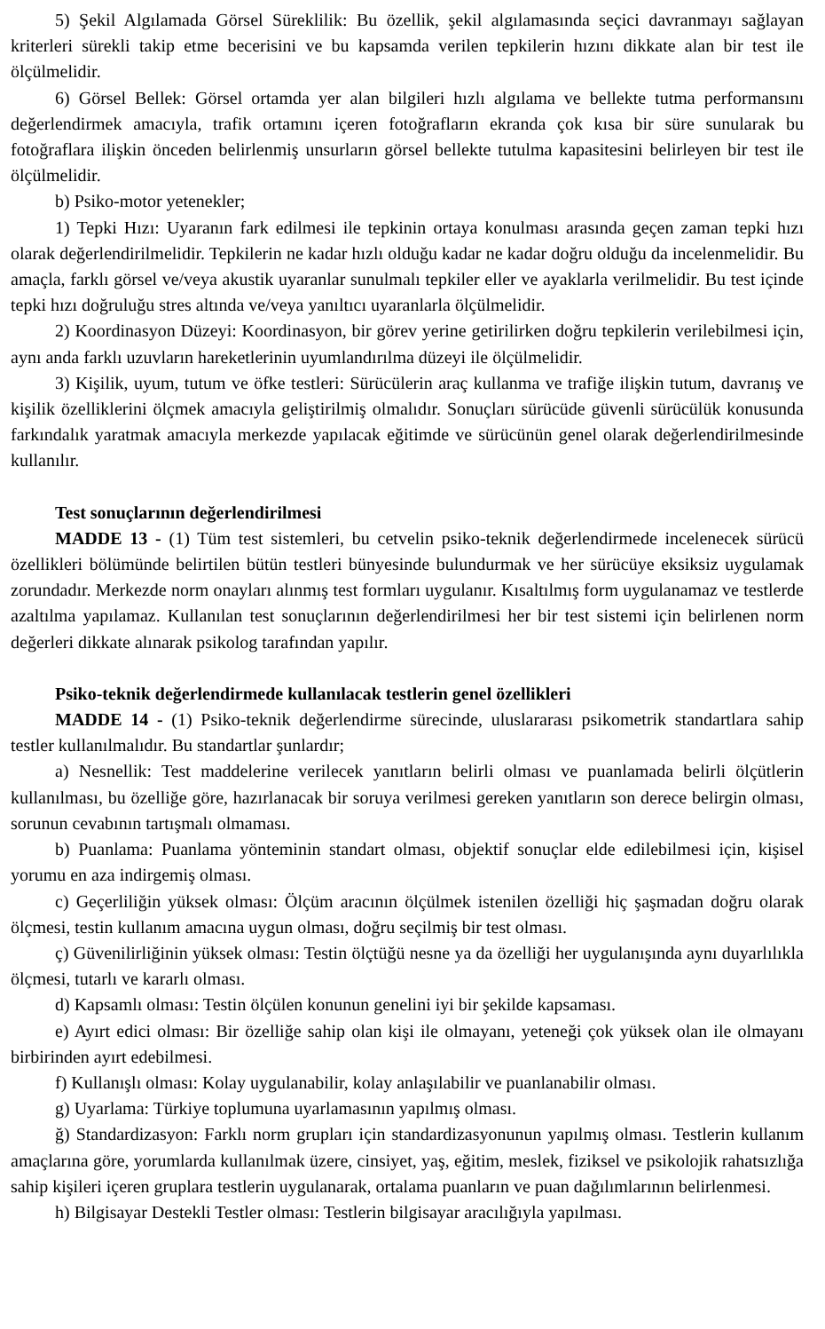5) Şekil Algılamada Görsel Süreklilik: Bu özellik, şekil algılamasında seçici davranmayı sağlayan kriterleri sürekli takip etme becerisini ve bu kapsamda verilen tepkilerin hızını dikkate alan bir test ile ölçülmelidir.
6) Görsel Bellek: Görsel ortamda yer alan bilgileri hızlı algılama ve bellekte tutma performansını değerlendirmek amacıyla, trafik ortamını içeren fotoğrafların ekranda çok kısa bir süre sunularak bu fotoğraflara ilişkin önceden belirlenmiş unsurların görsel bellekte tutulma kapasitesini belirleyen bir test ile ölçülmelidir.
b) Psiko-motor yetenekler;
1) Tepki Hızı: Uyaranın fark edilmesi ile tepkinin ortaya konulması arasında geçen zaman tepki hızı olarak değerlendirilmelidir. Tepkilerin ne kadar hızlı olduğu kadar ne kadar doğru olduğu da incelenmelidir. Bu amaçla, farklı görsel ve/veya akustik uyaranlar sunulmalı tepkiler eller ve ayaklarla verilmelidir. Bu test içinde tepki hızı doğruluğu stres altında ve/veya yanıltıcı uyaranlarla ölçülmelidir.
2) Koordinasyon Düzeyi: Koordinasyon, bir görev yerine getirilirken doğru tepkilerin verilebilmesi için, aynı anda farklı uzuvların hareketlerinin uyumlandırılma düzeyi ile ölçülmelidir.
3) Kişilik, uyum, tutum ve öfke testleri: Sürücülerin araç kullanma ve trafiğe ilişkin tutum, davranış ve kişilik özelliklerini ölçmek amacıyla geliştirilmiş olmalıdır. Sonuçları sürücüde güvenli sürücülük konusunda farkındalık yaratmak amacıyla merkezde yapılacak eğitimde ve sürücünün genel olarak değerlendirilmesinde kullanılır.
Test sonuçlarının değerlendirilmesi
MADDE 13 - (1) Tüm test sistemleri, bu cetvelin psiko-teknik değerlendirmede incelenecek sürücü özellikleri bölümünde belirtilen bütün testleri bünyesinde bulundurmak ve her sürücüye eksiksiz uygulamak zorundadır. Merkezde norm onayları alınmış test formları uygulanır. Kısaltılmış form uygulanamaz ve testlerde azaltılma yapılamaz. Kullanılan test sonuçlarının değerlendirilmesi her bir test sistemi için belirlenen norm değerleri dikkate alınarak psikolog tarafından yapılır.
Psiko-teknik değerlendirmede kullanılacak testlerin genel özellikleri
MADDE 14 - (1) Psiko-teknik değerlendirme sürecinde, uluslararası psikometrik standartlara sahip testler kullanılmalıdır. Bu standartlar şunlardır;
a) Nesnellik: Test maddelerine verilecek yanıtların belirli olması ve puanlamada belirli ölçütlerin kullanılması, bu özelliğe göre, hazırlanacak bir soruya verilmesi gereken yanıtların son derece belirgin olması, sorunun cevabının tartışmalı olmaması.
b) Puanlama: Puanlama yönteminin standart olması, objektif sonuçlar elde edilebilmesi için, kişisel yorumu en aza indirgemiş olması.
c) Geçerliliğin yüksek olması: Ölçüm aracının ölçülmek istenilen özelliği hiç şaşmadan doğru olarak ölçmesi, testin kullanım amacına uygun olması, doğru seçilmiş bir test olması.
ç) Güvenilirliğinin yüksek olması: Testin ölçtüğü nesne ya da özelliği her uygulanışında aynı duyarlılıkla ölçmesi, tutarlı ve kararlı olması.
d) Kapsamlı olması: Testin ölçülen konunun genelini iyi bir şekilde kapsaması.
e) Ayırt edici olması: Bir özelliğe sahip olan kişi ile olmayanı, yeteneği çok yüksek olan ile olmayanı birbirinden ayırt edebilmesi.
f) Kullanışlı olması: Kolay uygulanabilir, kolay anlaşılabilir ve puanlanabilir olması.
g) Uyarlama: Türkiye toplumuna uyarlamasının yapılmış olması.
ğ) Standardizasyon: Farklı norm grupları için standardizasyonunun yapılmış olması. Testlerin kullanım amaçlarına göre, yorumlarda kullanılmak üzere, cinsiyet, yaş, eğitim, meslek, fiziksel ve psikolojik rahatsızlığa sahip kişileri içeren gruplara testlerin uygulanarak, ortalama puanların ve puan dağılımlarının belirlenmesi.
h) Bilgisayar Destekli Testler olması: Testlerin bilgisayar aracılığıyla yapılması.